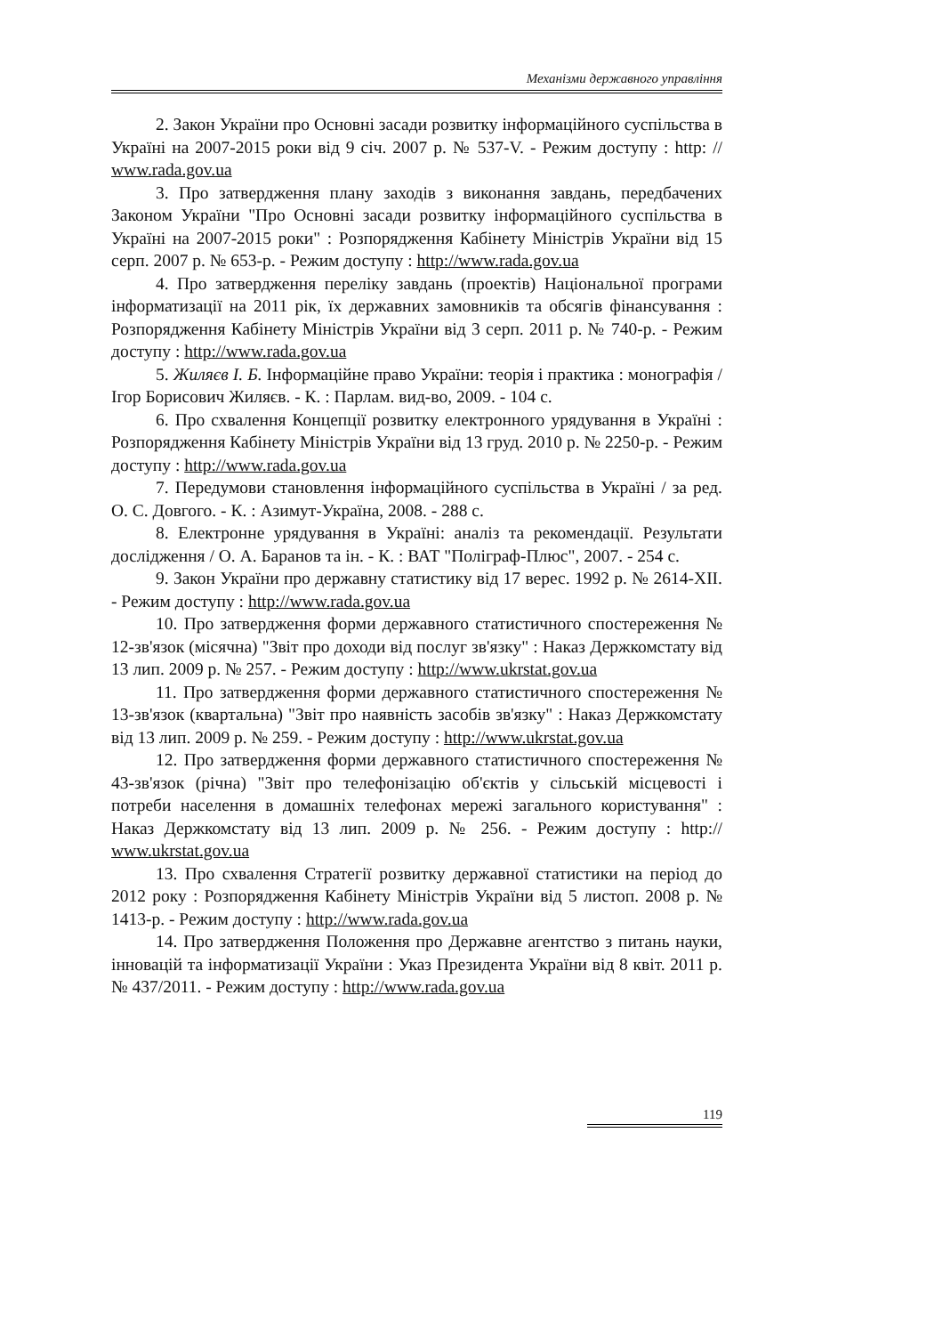Механізми державного управління
2. Закон України про Основні засади розвитку інформаційного суспільства в Україні на 2007-2015 роки від 9 січ. 2007 р. № 537-V. - Режим доступу : http: // www.rada.gov.ua
3. Про затвердження плану заходів з виконання завдань, передбачених Законом України "Про Основні засади розвитку інформаційного суспільства в Україні на 2007-2015 роки" : Розпорядження Кабінету Міністрів України від 15 серп. 2007 р. № 653-р. - Режим доступу : http://www.rada.gov.ua
4. Про затвердження переліку завдань (проектів) Національної програми інформатизації на 2011 рік, їх державних замовників та обсягів фінансування : Розпорядження Кабінету Міністрів України від 3 серп. 2011 р. № 740-р. - Режим доступу : http://www.rada.gov.ua
5. Жиляєв І. Б. Інформаційне право України: теорія і практика : монографія / Ігор Борисович Жиляєв. - К. : Парлам. вид-во, 2009. - 104 с.
6. Про схвалення Концепції розвитку електронного урядування в Україні : Розпорядження Кабінету Міністрів України від 13 груд. 2010 р. № 2250-р. - Режим доступу : http://www.rada.gov.ua
7. Передумови становлення інформаційного суспільства в Україні / за ред. О. С. Довгого. - К. : Азимут-Україна, 2008. - 288 с.
8. Електронне урядування в Україні: аналіз та рекомендації. Результати дослідження / О. А. Баранов та ін. - К. : ВАТ "Поліграф-Плюс", 2007. - 254 с.
9. Закон України про державну статистику від 17 верес. 1992 р. № 2614-XII. - Режим доступу : http://www.rada.gov.ua
10. Про затвердження форми державного статистичного спостереження № 12-зв'язок (місячна) "Звіт про доходи від послуг зв'язку" : Наказ Держкомстату від 13 лип. 2009 р. № 257. - Режим доступу : http://www.ukrstat.gov.ua
11. Про затвердження форми державного статистичного спостереження № 13-зв'язок (квартальна) "Звіт про наявність засобів зв'язку" : Наказ Держкомстату від 13 лип. 2009 р. № 259. - Режим доступу : http://www.ukrstat.gov.ua
12. Про затвердження форми державного статистичного спостереження № 43-зв'язок (річна) "Звіт про телефонізацію об'єктів у сільській місцевості і потреби населення в домашніх телефонах мережі загального користування" : Наказ Держкомстату від 13 лип. 2009 р. № 256. - Режим доступу : http:// www.ukrstat.gov.ua
13. Про схвалення Стратегії розвитку державної статистики на період до 2012 року : Розпорядження Кабінету Міністрів України від 5 листоп. 2008 р. № 1413-р. - Режим доступу : http://www.rada.gov.ua
14. Про затвердження Положення про Державне агентство з питань науки, інновацій та інформатизації України : Указ Президента України від 8 квіт. 2011 р. № 437/2011. - Режим доступу : http://www.rada.gov.ua
119